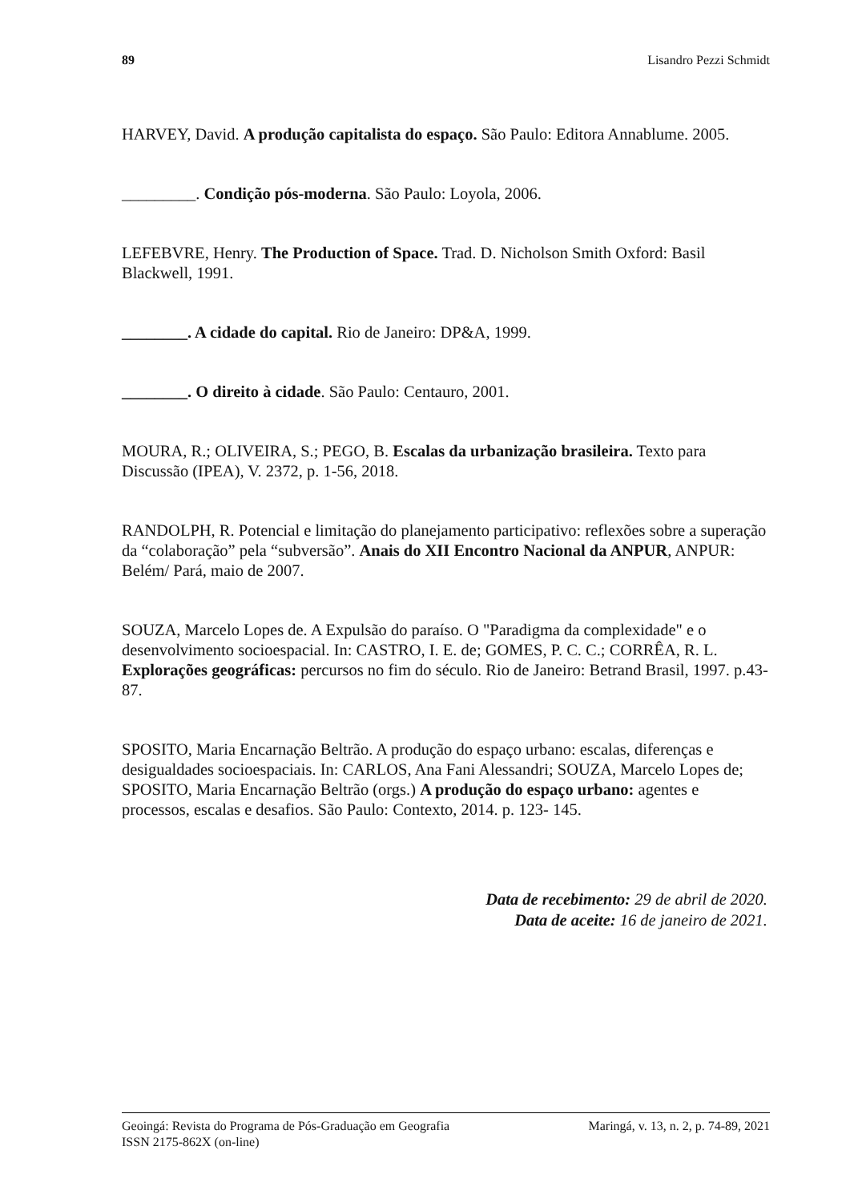89 Lisandro Pezzi Schmidt
HARVEY, David. A produção capitalista do espaço. São Paulo: Editora Annablume. 2005.
_________. Condição pós-moderna. São Paulo: Loyola, 2006.
LEFEBVRE, Henry. The Production of Space. Trad. D. Nicholson Smith Oxford: Basil Blackwell, 1991.
________. A cidade do capital. Rio de Janeiro: DP&A, 1999.
________. O direito à cidade. São Paulo: Centauro, 2001.
MOURA, R.; OLIVEIRA, S.; PEGO, B. Escalas da urbanização brasileira. Texto para Discussão (IPEA), V. 2372, p. 1-56, 2018.
RANDOLPH, R. Potencial e limitação do planejamento participativo: reflexões sobre a superação da “colaboração” pela “subversão”. Anais do XII Encontro Nacional da ANPUR, ANPUR: Belém/ Pará, maio de 2007.
SOUZA, Marcelo Lopes de. A Expulsão do paraíso. O "Paradigma da complexidade" e o desenvolvimento socioespacial. In: CASTRO, I. E. de; GOMES, P. C. C.; CORRÊA, R. L. Explorações geográficas: percursos no fim do século. Rio de Janeiro: Betrand Brasil, 1997. p.43- 87.
SPOSITO, Maria Encarnação Beltrão. A produção do espaço urbano: escalas, diferenças e desigualdades socioespaciais. In: CARLOS, Ana Fani Alessandri; SOUZA, Marcelo Lopes de; SPOSITO, Maria Encarnação Beltrão (orgs.) A produção do espaço urbano: agentes e processos, escalas e desafios. São Paulo: Contexto, 2014. p. 123- 145.
Data de recebimento: 29 de abril de 2020.
Data de aceite: 16 de janeiro de 2021.
Geoingá: Revista do Programa de Pós-Graduação em Geografia Maringá, v. 13, n. 2, p. 74-89, 2021
ISSN 2175-862X (on-line)